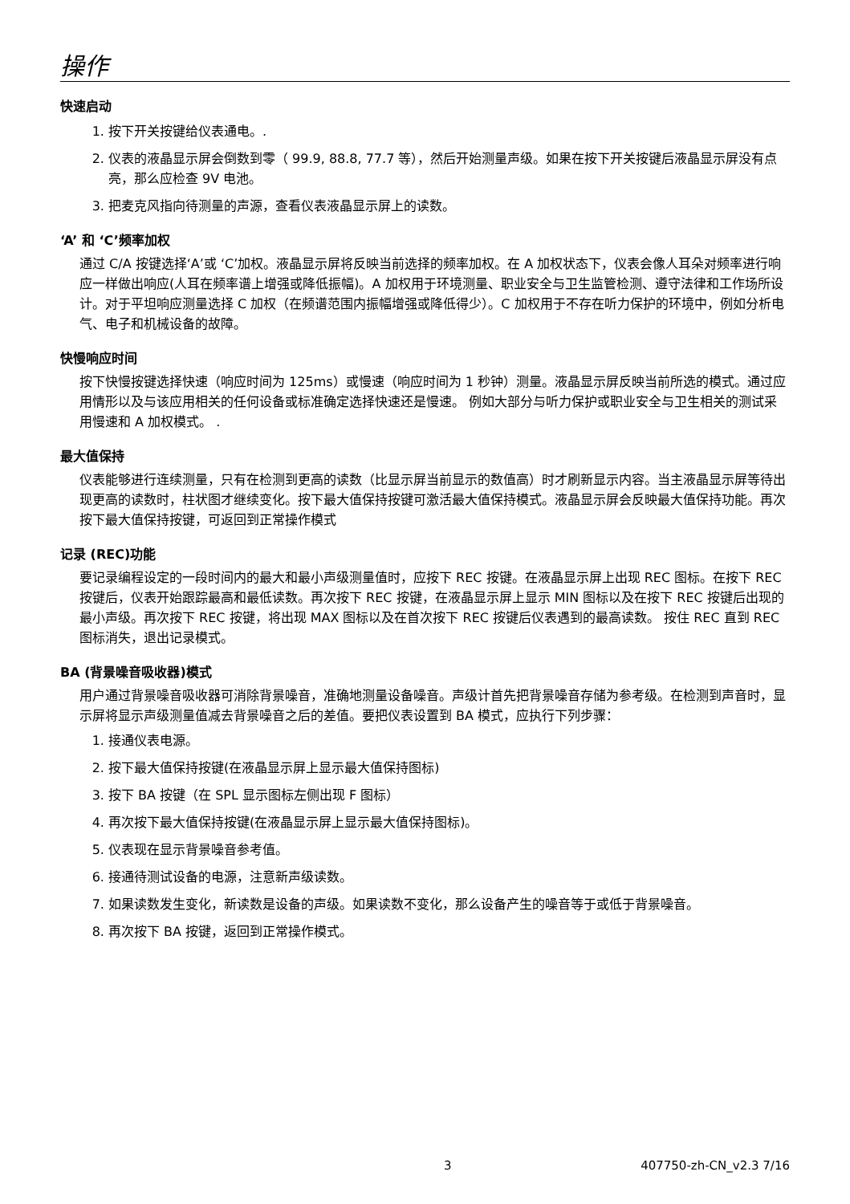操作
快速启动
1. 按下开关按键给仪表通电。.
2. 仪表的液晶显示屏会倒数到零（ 99.9, 88.8, 77.7 等），然后开始测量声级。如果在按下开关按键后液晶显示屏没有点亮，那么应检查 9V 电池。
3. 把麦克风指向待测量的声源，查看仪表液晶显示屏上的读数。
‘A’ 和 ‘C’频率加权
通过 C/A 按键选择‘A’或 ‘C’加权。液晶显示屏将反映当前选择的频率加权。在 A 加权状态下，仪表会像人耳朵对频率进行响应一样做出响应(人耳在频率谱上增强或降低振幅)。A 加权用于环境测量、职业安全与卫生监管检测、遵守法律和工作场所设计。对于平坦响应测量选择 C 加权（在频谱范围内振幅增强或降低得少）。C 加权用于不存在听力保护的环境中，例如分析电气、电子和机械设备的故障。
快慢响应时间
按下快慢按键选择快速（响应时间为 125ms）或慢速（响应时间为 1 秒钟）测量。液晶显示屏反映当前所选的模式。通过应用情形以及与该应用相关的任何设备或标准确定选择快速还是慢速。 例如大部分与听力保护或职业安全与卫生相关的测试采用慢速和 A 加权模式。 .
最大值保持
仪表能够进行连续测量，只有在检测到更高的读数（比显示屏当前显示的数值高）时才刷新显示内容。当主液晶显示屏等待出现更高的读数时，柱状图才继续变化。按下最大值保持按键可激活最大值保持模式。液晶显示屏会反映最大值保持功能。再次按下最大值保持按键，可返回到正常操作模式
记录 (REC)功能
要记录编程设定的一段时间内的最大和最小声级测量值时，应按下 REC 按键。在液晶显示屏上出现 REC 图标。在按下 REC 按键后，仪表开始跟踪最高和最低读数。再次按下 REC 按键，在液晶显示屏上显示 MIN 图标以及在按下 REC 按键后出现的最小声级。再次按下 REC 按键，将出现 MAX 图标以及在首次按下 REC 按键后仪表遇到的最高读数。 按住 REC 直到 REC 图标消失，退出记录模式。
BA (背景噪音吸收器)模式
用户通过背景噪音吸收器可消除背景噪音，准确地测量设备噪音。声级计首先把背景噪音存储为参考级。在检测到声音时，显示屏将显示声级测量值减去背景噪音之后的差值。要把仪表设置到 BA 模式，应执行下列步骤：
1. 接通仪表电源。
2. 按下最大值保持按键(在液晶显示屏上显示最大值保持图标)
3. 按下 BA 按键（在 SPL 显示图标左侧出现 F 图标）
4. 再次按下最大值保持按键(在液晶显示屏上显示最大值保持图标)。
5. 仪表现在显示背景噪音参考值。
6. 接通待测试设备的电源，注意新声级读数。
7. 如果读数发生变化，新读数是设备的声级。如果读数不变化，那么设备产生的噪音等于或低于背景噪音。
8. 再次按下 BA 按键，返回到正常操作模式。
3 407750-zh-CN_v2.3 7/16